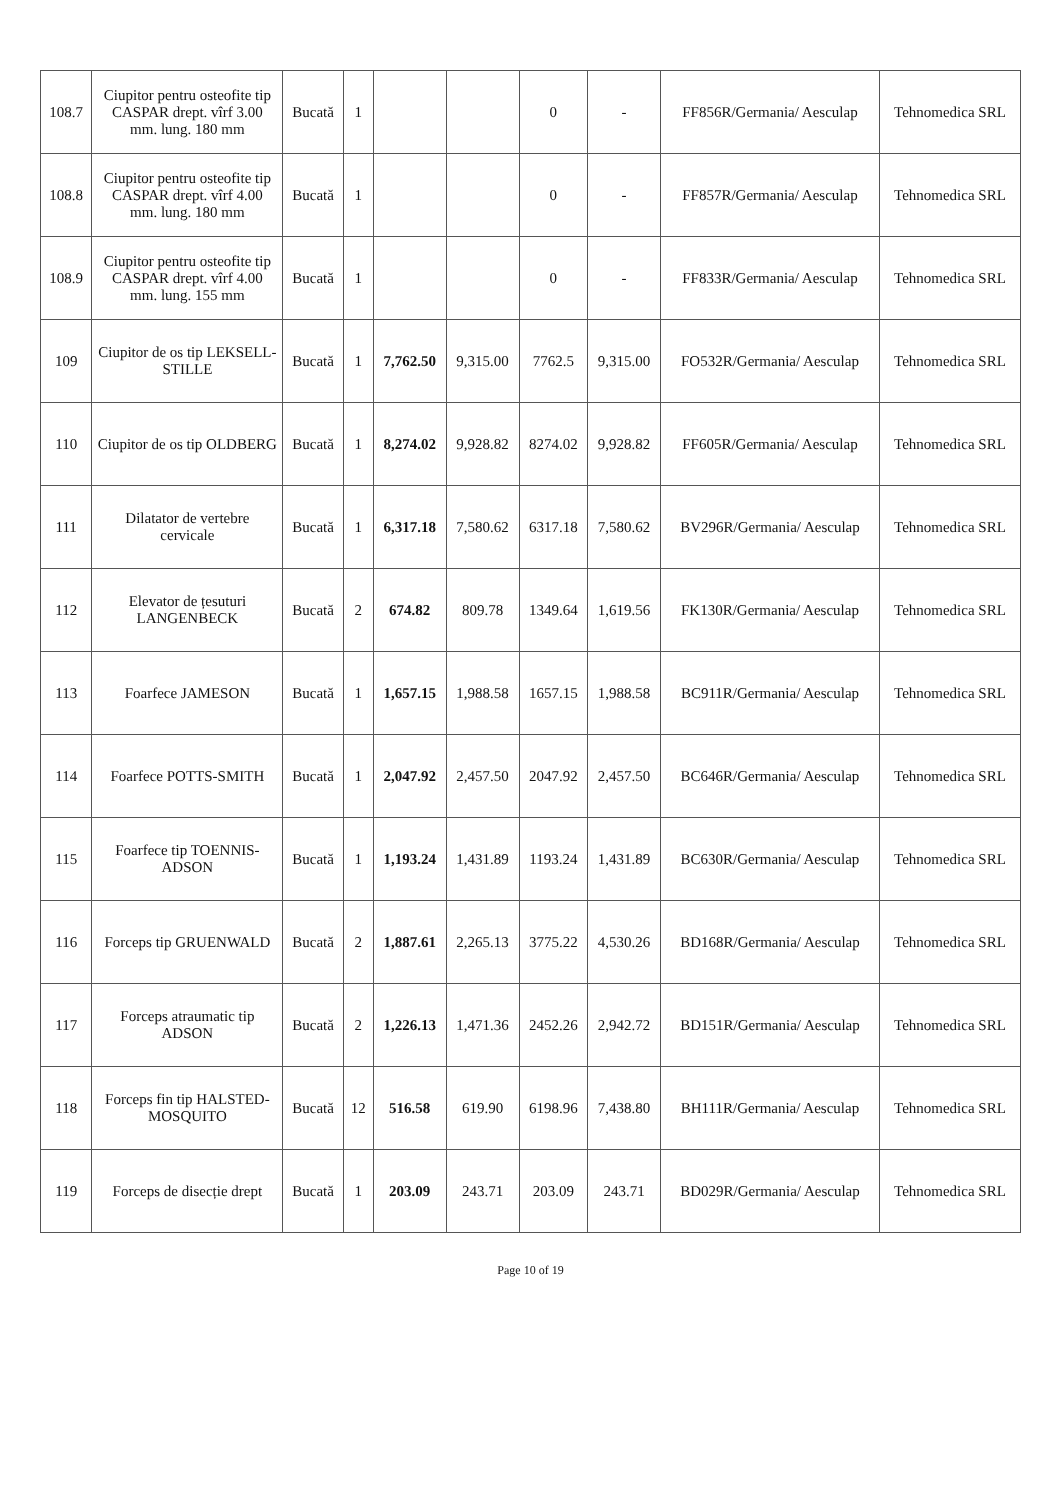| 108.7 | Ciupitor pentru osteofite tip CASPAR drept. vîrf 3.00 mm. lung. 180 mm | Bucată | 1 | | | 0 | - | FF856R/Germania/ Aesculap | Tehnomedica SRL |
| 108.8 | Ciupitor pentru osteofite tip CASPAR drept. vîrf 4.00 mm. lung. 180 mm | Bucată | 1 | | | 0 | - | FF857R/Germania/ Aesculap | Tehnomedica SRL |
| 108.9 | Ciupitor pentru osteofite tip CASPAR drept. vîrf 4.00 mm. lung. 155 mm | Bucată | 1 | | | 0 | - | FF833R/Germania/ Aesculap | Tehnomedica SRL |
| 109 | Ciupitor de os tip LEKSELL-STILLE | Bucată | 1 | 7,762.50 | 9,315.00 | 7762.5 | 9,315.00 | FO532R/Germania/ Aesculap | Tehnomedica SRL |
| 110 | Ciupitor de os tip OLDBERG | Bucată | 1 | 8,274.02 | 9,928.82 | 8274.02 | 9,928.82 | FF605R/Germania/ Aesculap | Tehnomedica SRL |
| 111 | Dilatator de vertebre cervicale | Bucată | 1 | 6,317.18 | 7,580.62 | 6317.18 | 7,580.62 | BV296R/Germania/ Aesculap | Tehnomedica SRL |
| 112 | Elevator de țesuturi LANGENBECK | Bucată | 2 | 674.82 | 809.78 | 1349.64 | 1,619.56 | FK130R/Germania/ Aesculap | Tehnomedica SRL |
| 113 | Foarfece JAMESON | Bucată | 1 | 1,657.15 | 1,988.58 | 1657.15 | 1,988.58 | BC911R/Germania/ Aesculap | Tehnomedica SRL |
| 114 | Foarfece POTTS-SMITH | Bucată | 1 | 2,047.92 | 2,457.50 | 2047.92 | 2,457.50 | BC646R/Germania/ Aesculap | Tehnomedica SRL |
| 115 | Foarfece tip TOENNIS-ADSON | Bucată | 1 | 1,193.24 | 1,431.89 | 1193.24 | 1,431.89 | BC630R/Germania/ Aesculap | Tehnomedica SRL |
| 116 | Forceps tip GRUENWALD | Bucată | 2 | 1,887.61 | 2,265.13 | 3775.22 | 4,530.26 | BD168R/Germania/ Aesculap | Tehnomedica SRL |
| 117 | Forceps atraumatic tip ADSON | Bucată | 2 | 1,226.13 | 1,471.36 | 2452.26 | 2,942.72 | BD151R/Germania/ Aesculap | Tehnomedica SRL |
| 118 | Forceps fin tip HALSTED-MOSQUITO | Bucată | 12 | 516.58 | 619.90 | 6198.96 | 7,438.80 | BH111R/Germania/ Aesculap | Tehnomedica SRL |
| 119 | Forceps de disecție drept | Bucată | 1 | 203.09 | 243.71 | 203.09 | 243.71 | BD029R/Germania/ Aesculap | Tehnomedica SRL |
Page 10 of 19